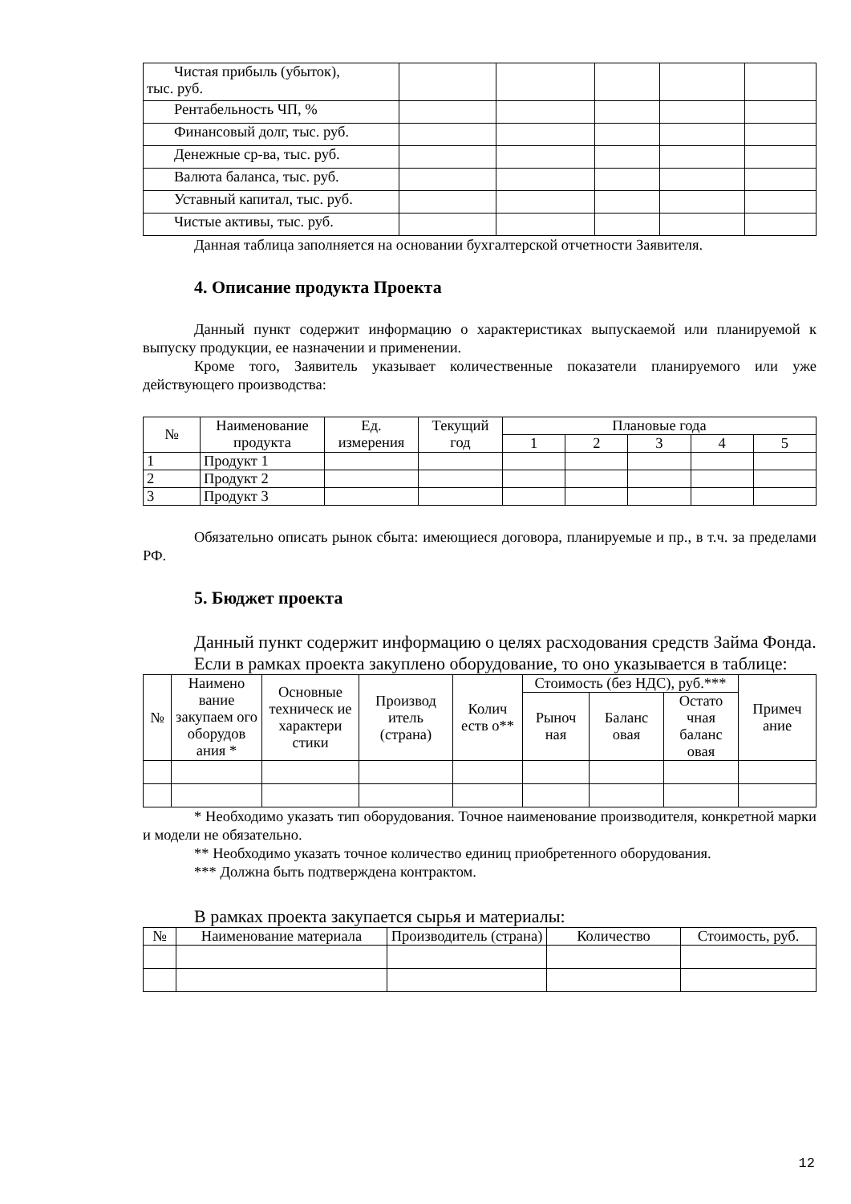| Чистая прибыль (убыток), тыс. руб. | | | | | |
| Рентабельность ЧП, % | | | | | |
| Финансовый долг, тыс. руб. | | | | | |
| Денежные ср-ва, тыс. руб. | | | | | |
| Валюта баланса, тыс. руб. | | | | | |
| Уставный капитал, тыс. руб. | | | | | |
| Чистые активы, тыс. руб. | | | | | |
Данная таблица заполняется на основании бухгалтерской отчетности Заявителя.
4. Описание продукта Проекта
Данный пункт содержит информацию о характеристиках выпускаемой или планируемой к выпуску продукции, ее назначении и применении.
Кроме того, Заявитель указывает количественные показатели планируемого или уже действующего производства:
| № | Наименование продукта | Ед. измерения | Текущий год | Плановые года | | | | |
| --- | --- | --- | --- | --- | --- | --- | --- | --- |
| | | | | 1 | 2 | 3 | 4 | 5 |
| 1 | Продукт 1 | | | | | | | |
| 2 | Продукт 2 | | | | | | | |
| 3 | Продукт 3 | | | | | | | |
Обязательно описать рынок сбыта: имеющиеся договора, планируемые и пр., в т.ч. за пределами РФ.
5. Бюджет проекта
Данный пункт содержит информацию о целях расходования средств Займа Фонда.
Если в рамках проекта закуплено оборудование, то оно указывается в таблице:
| № | Наимено вание закупаем ого оборудов ания * | Основные техническ ие характери стики | Производ итель (страна) | Колич еств о** | Стоимость (без НДС), руб.*** | | | Примеч ание |
| --- | --- | --- | --- | --- | --- | --- | --- | --- |
| | | | | | Рыноч ная | Баланс овая | Остато чная баланс овая | |
* Необходимо указать тип оборудования. Точное наименование производителя, конкретной марки и модели не обязательно.
** Необходимо указать точное количество единиц приобретенного оборудования.
*** Должна быть подтверждена контрактом.
В рамках проекта закупается сырья и материалы:
| № | Наименование материала | Производитель (страна) | Количество | Стоимость, руб. |
| --- | --- | --- | --- | --- |
12